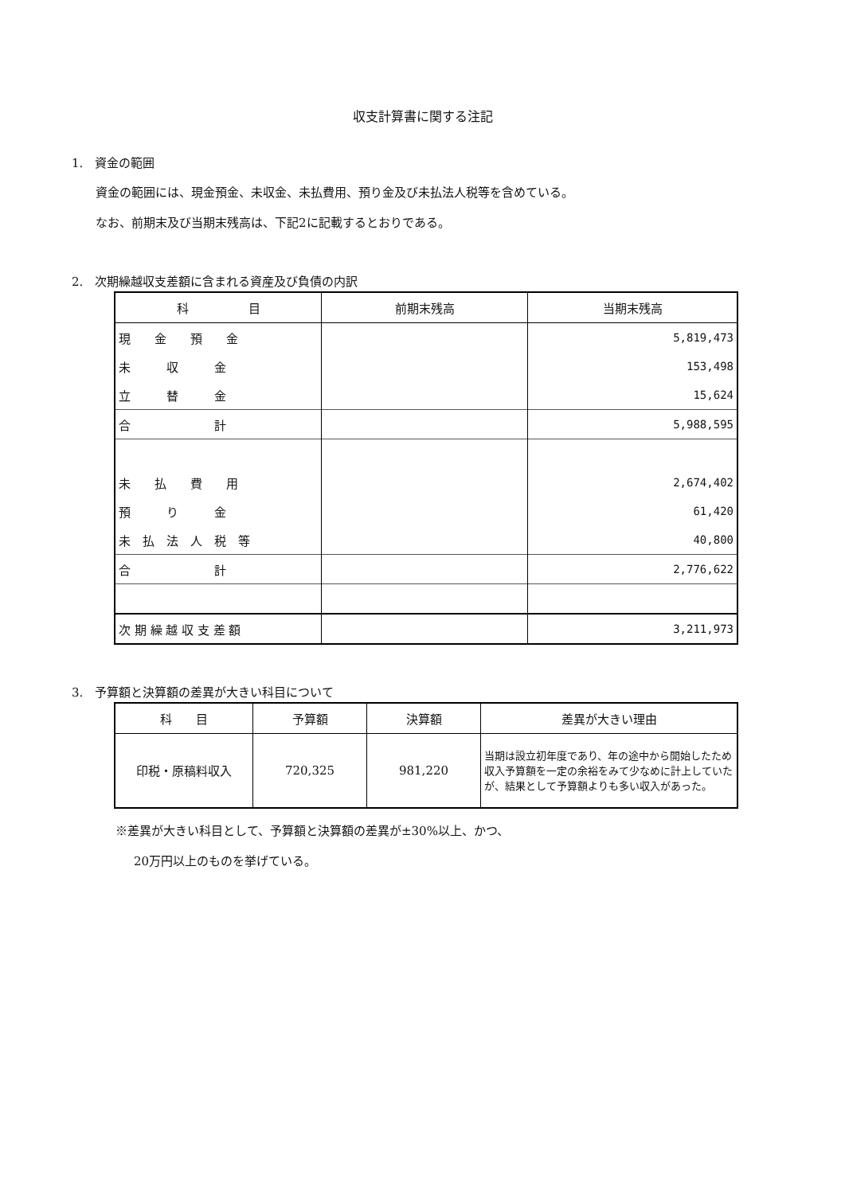収支計算書に関する注記
1.　資金の範囲
資金の範囲には、現金預金、未収金、未払費用、預り金及び未払法人税等を含めている。
なお、前期末及び当期末残高は、下記2に記載するとおりである。
2.　次期繰越収支差額に含まれる資産及び負債の内訳
| 科 目 | 前期末残高 | 当期末残高 |
| --- | --- | --- |
| 現 金 預 金 | | 5,819,473 |
| 未 収 金 | | 153,498 |
| 立 替 金 | | 15,624 |
| 合 計 | | 5,988,595 |
| 未 払 費 用 | | 2,674,402 |
| 預 り 金 | | 61,420 |
| 未 払 法 人 税 等 | | 40,800 |
| 合 計 | | 2,776,622 |
| 次 期 繰 越 収 支 差 額 | | 3,211,973 |
3.　予算額と決算額の差異が大きい科目について
| 科 目 | 予算額 | 決算額 | 差異が大きい理由 |
| --- | --- | --- | --- |
| 印税・原稿料収入 | 720,325 | 981,220 | 当期は設立初年度であり、年の途中から開始したため収入予算額を一定の余裕をみて少なめに計上していたが、結果として予算額よりも多い収入があった。 |
※差異が大きい科目として、予算額と決算額の差異が±30%以上、かつ、
20万円以上のものを挙げている。